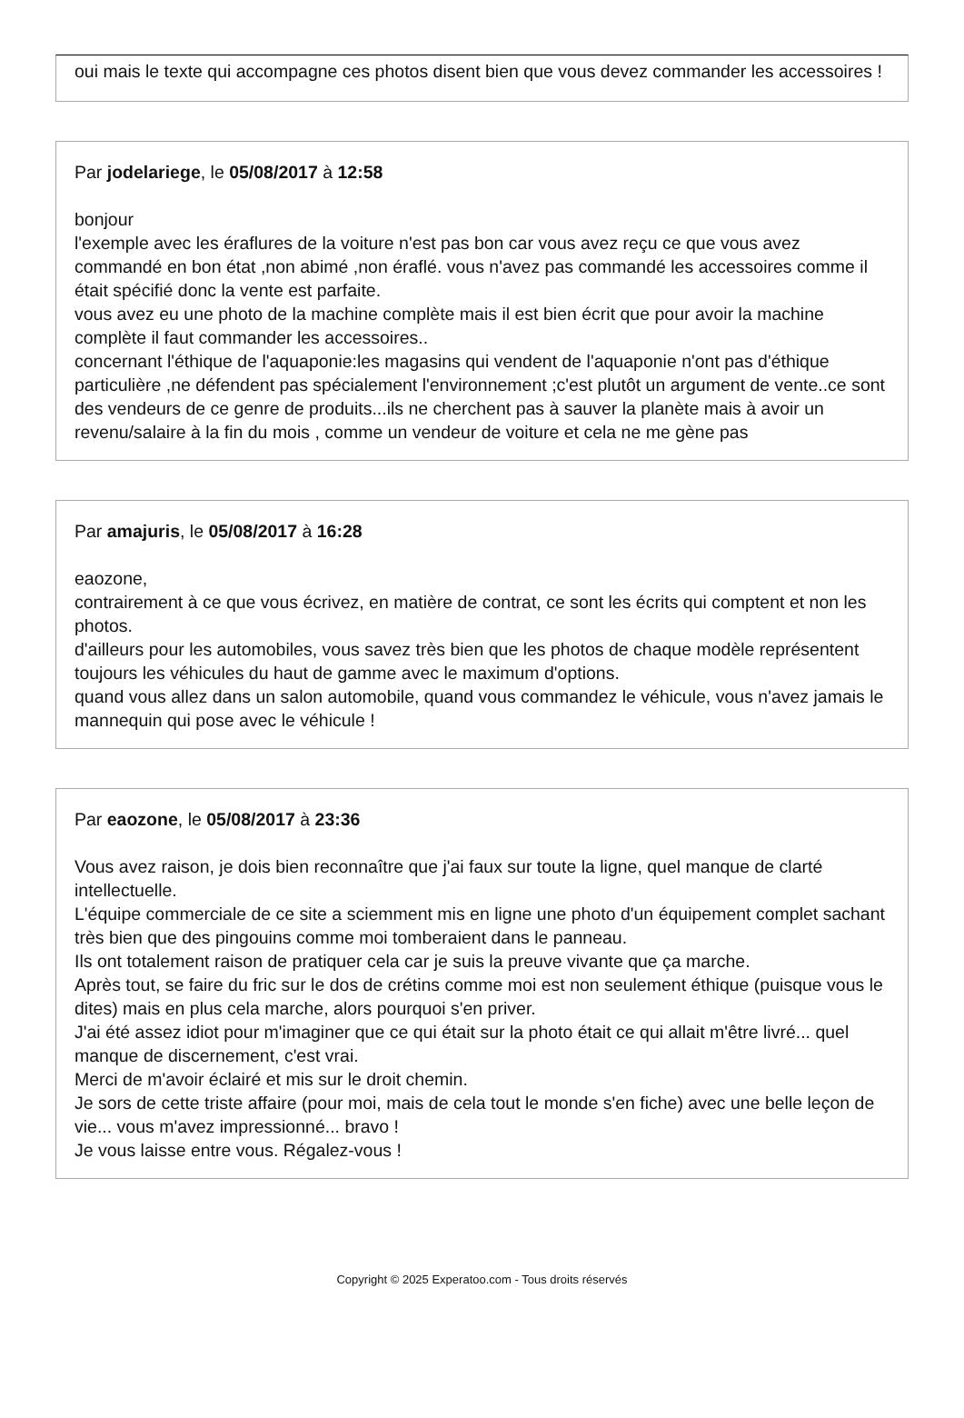oui mais le texte qui accompagne ces photos disent bien que vous devez commander les accessoires !
Par jodelariege, le 05/08/2017 à 12:58
bonjour
l'exemple avec les éraflures de la voiture n'est pas bon car vous avez reçu ce que vous avez commandé en bon état ,non abimé ,non éraflé. vous n'avez pas commandé les accessoires comme il était spécifié donc la vente est parfaite.
vous avez eu une photo de la machine complète mais il est bien écrit que pour avoir la machine complète il faut commander les accessoires..
concernant l'éthique de l'aquaponie:les magasins qui vendent de l'aquaponie n'ont pas d'éthique particulière ,ne défendent pas spécialement l'environnement ;c'est plutôt un argument de vente..ce sont des vendeurs de ce genre de produits...ils ne cherchent pas à sauver la planète mais à avoir un revenu/salaire à la fin du mois , comme un vendeur de voiture et cela ne me gène pas
Par amajuris, le 05/08/2017 à 16:28
eaozone,
contrairement à ce que vous écrivez, en matière de contrat, ce sont les écrits qui comptent et non les photos.
d'ailleurs pour les automobiles, vous savez très bien que les photos de chaque modèle représentent toujours les véhicules du haut de gamme avec le maximum d'options.
quand vous allez dans un salon automobile, quand vous commandez le véhicule, vous n'avez jamais le mannequin qui pose avec le véhicule !
Par eaozone, le 05/08/2017 à 23:36
Vous avez raison, je dois bien reconnaître que j'ai faux sur toute la ligne, quel manque de clarté intellectuelle.
L'équipe commerciale de ce site a sciemment mis en ligne une photo d'un équipement complet sachant très bien que des pingouins comme moi tomberaient dans le panneau.
Ils ont totalement raison de pratiquer cela car je suis la preuve vivante que ça marche.
Après tout, se faire du fric sur le dos de crétins comme moi est non seulement éthique (puisque vous le dites) mais en plus cela marche, alors pourquoi s'en priver.
J'ai été assez idiot pour m'imaginer que ce qui était sur la photo était ce qui allait m'être livré... quel manque de discernement, c'est vrai.
Merci de m'avoir éclairé et mis sur le droit chemin.
Je sors de cette triste affaire (pour moi, mais de cela tout le monde s'en fiche) avec une belle leçon de vie... vous m'avez impressionné... bravo !
Je vous laisse entre vous. Régalez-vous !
Copyright © 2025 Experatoo.com - Tous droits réservés